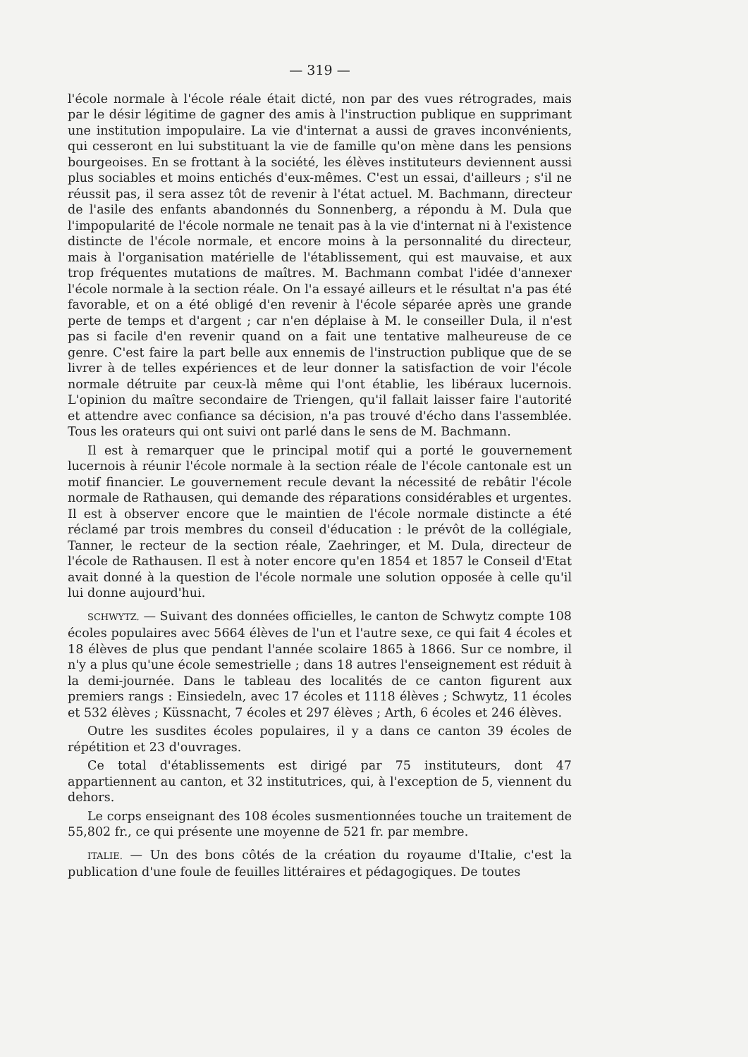— 319 —
l'école normale à l'école réale était dicté, non par des vues rétrogrades, mais par le désir légitime de gagner des amis à l'instruction publique en supprimant une institution impopulaire. La vie d'internat a aussi de graves inconvénients, qui cesseront en lui substituant la vie de famille qu'on mène dans les pensions bourgeoises. En se frottant à la société, les élèves instituteurs deviennent aussi plus sociables et moins entichés d'eux-mêmes. C'est un essai, d'ailleurs ; s'il ne réussit pas, il sera assez tôt de revenir à l'état actuel. M. Bachmann, directeur de l'asile des enfants abandonnés du Sonnenberg, a répondu à M. Dula que l'impopularité de l'école normale ne tenait pas à la vie d'internat ni à l'existence distincte de l'école normale, et encore moins à la personnalité du directeur, mais à l'organisation matérielle de l'établissement, qui est mauvaise, et aux trop fréquentes mutations de maîtres. M. Bachmann combat l'idée d'annexer l'école normale à la section réale. On l'a essayé ailleurs et le résultat n'a pas été favorable, et on a été obligé d'en revenir à l'école séparée après une grande perte de temps et d'argent ; car n'en déplaise à M. le conseiller Dula, il n'est pas si facile d'en revenir quand on a fait une tentative malheureuse de ce genre. C'est faire la part belle aux ennemis de l'instruction publique que de se livrer à de telles expériences et de leur donner la satisfaction de voir l'école normale détruite par ceux-là même qui l'ont établie, les libéraux lucernois. L'opinion du maître secondaire de Triengen, qu'il fallait laisser faire l'autorité et attendre avec confiance sa décision, n'a pas trouvé d'écho dans l'assemblée. Tous les orateurs qui ont suivi ont parlé dans le sens de M. Bachmann.
Il est à remarquer que le principal motif qui a porté le gouvernement lucernois à réunir l'école normale à la section réale de l'école cantonale est un motif financier. Le gouvernement recule devant la nécessité de rebâtir l'école normale de Rathausen, qui demande des réparations considérables et urgentes. Il est à observer encore que le maintien de l'école normale distincte a été réclamé par trois membres du conseil d'éducation : le prévôt de la collégiale, Tanner, le recteur de la section réale, Zaehringer, et M. Dula, directeur de l'école de Rathausen. Il est à noter encore qu'en 1854 et 1857 le Conseil d'Etat avait donné à la question de l'école normale une solution opposée à celle qu'il lui donne aujourd'hui.
SCHWYTZ. — Suivant des données officielles, le canton de Schwytz compte 108 écoles populaires avec 5664 élèves de l'un et l'autre sexe, ce qui fait 4 écoles et 18 élèves de plus que pendant l'année scolaire 1865 à 1866. Sur ce nombre, il n'y a plus qu'une école semestrielle ; dans 18 autres l'enseignement est réduit à la demi-journée. Dans le tableau des localités de ce canton figurent aux premiers rangs : Einsiedeln, avec 17 écoles et 1118 élèves ; Schwytz, 11 écoles et 532 élèves ; Küssnacht, 7 écoles et 297 élèves ; Arth, 6 écoles et 246 élèves.
Outre les susdites écoles populaires, il y a dans ce canton 39 écoles de répétition et 23 d'ouvrages.
Ce total d'établissements est dirigé par 75 instituteurs, dont 47 appartiennent au canton, et 32 institutrices, qui, à l'exception de 5, viennent du dehors.
Le corps enseignant des 108 écoles susmentionnées touche un traitement de 55,802 fr., ce qui présente une moyenne de 521 fr. par membre.
ITALIE. — Un des bons côtés de la création du royaume d'Italie, c'est la publication d'une foule de feuilles littéraires et pédagogiques. De toutes